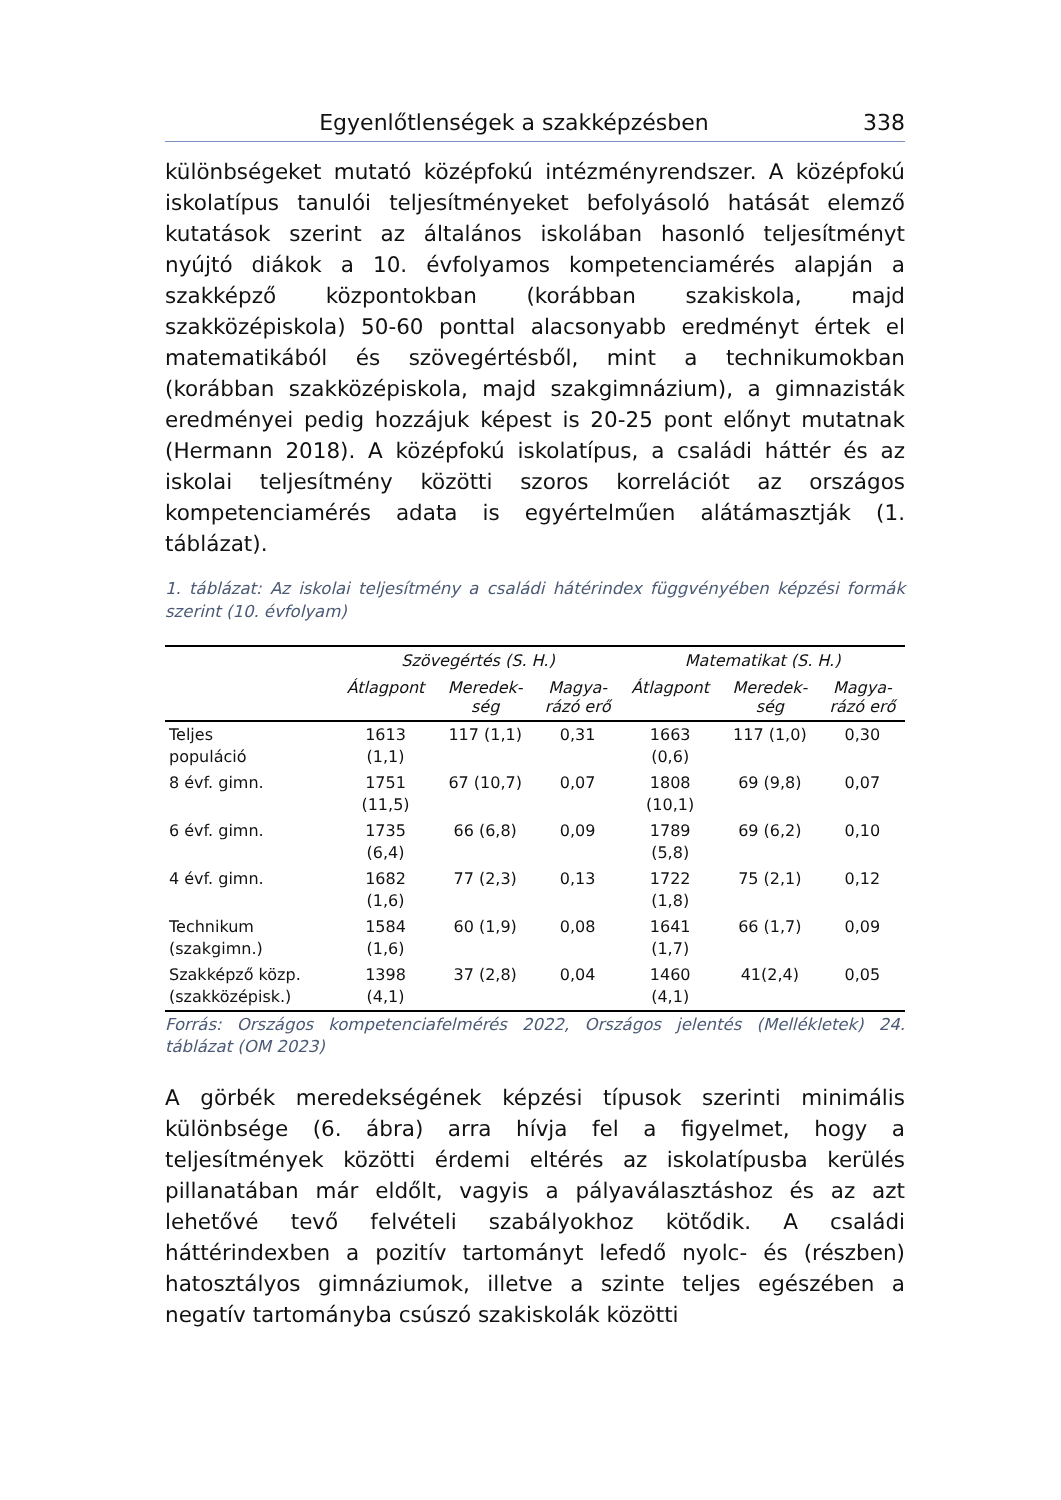Egyenlőtlenségek a szakképzésben 338
különbségeket mutató középfokú intézményrendszer. A középfokú iskolatípus tanulói teljesítményeket befolyásoló hatását elemző kutatások szerint az általános iskolában hasonló teljesítményt nyújtó diákok a 10. évfolyamos kompetenciamérés alapján a szakképző központokban (korábban szakiskola, majd szakközépiskola) 50-60 ponttal alacsonyabb eredményt értek el matematikából és szövegértésből, mint a technikumokban (korábban szakközépiskola, majd szakgimnázium), a gimnazisták eredményei pedig hozzájuk képest is 20-25 pont előnyt mutatnak (Hermann 2018). A középfokú iskolatípus, a családi háttér és az iskolai teljesítmény közötti szoros korrelációt az országos kompetenciamérés adata is egyértelműen alátámasztják (1. táblázat).
1. táblázat: Az iskolai teljesítmény a családi hátérindex függvényében képzési formák szerint (10. évfolyam)
| | Szövegértés (S. H.) | | | Matematikat (S. H.) | | |
| --- | --- | --- | --- | --- | --- | --- |
| | Átlagpont | Meredek- ség | Magya- rázó erő | Átlagpont | Meredek- ség | Magya- rázó erő |
| Teljes populáció | 1613 (1,1) | 117 (1,1) | 0,31 | 1663 (0,6) | 117 (1,0) | 0,30 |
| 8 évf. gimn. | 1751 (11,5) | 67 (10,7) | 0,07 | 1808 (10,1) | 69 (9,8) | 0,07 |
| 6 évf. gimn. | 1735 (6,4) | 66 (6,8) | 0,09 | 1789 (5,8) | 69 (6,2) | 0,10 |
| 4 évf. gimn. | 1682 (1,6) | 77 (2,3) | 0,13 | 1722 (1,8) | 75 (2,1) | 0,12 |
| Technikum (szakgimn.) | 1584 (1,6) | 60 (1,9) | 0,08 | 1641 (1,7) | 66 (1,7) | 0,09 |
| Szakképző közp. (szakközépisk.) | 1398 (4,1) | 37 (2,8) | 0,04 | 1460 (4,1) | 41(2,4) | 0,05 |
Forrás: Országos kompetenciafelmérés 2022, Országos jelentés (Mellékletek) 24. táblázat (OM 2023)
A görbék meredekségének képzési típusok szerinti minimális különbsége (6. ábra) arra hívja fel a figyelmet, hogy a teljesítmények közötti érdemi eltérés az iskolatípusba kerülés pillanatában már eldőlt, vagyis a pályaválasztáshoz és az azt lehetővé tevő felvételi szabályokhoz kötődik. A családi háttérindexben a pozitív tartományt lefedő nyolc- és (részben) hatosztályos gimnáziumok, illetve a szinte teljes egészében a negatív tartományba csúszó szakiskolák közötti